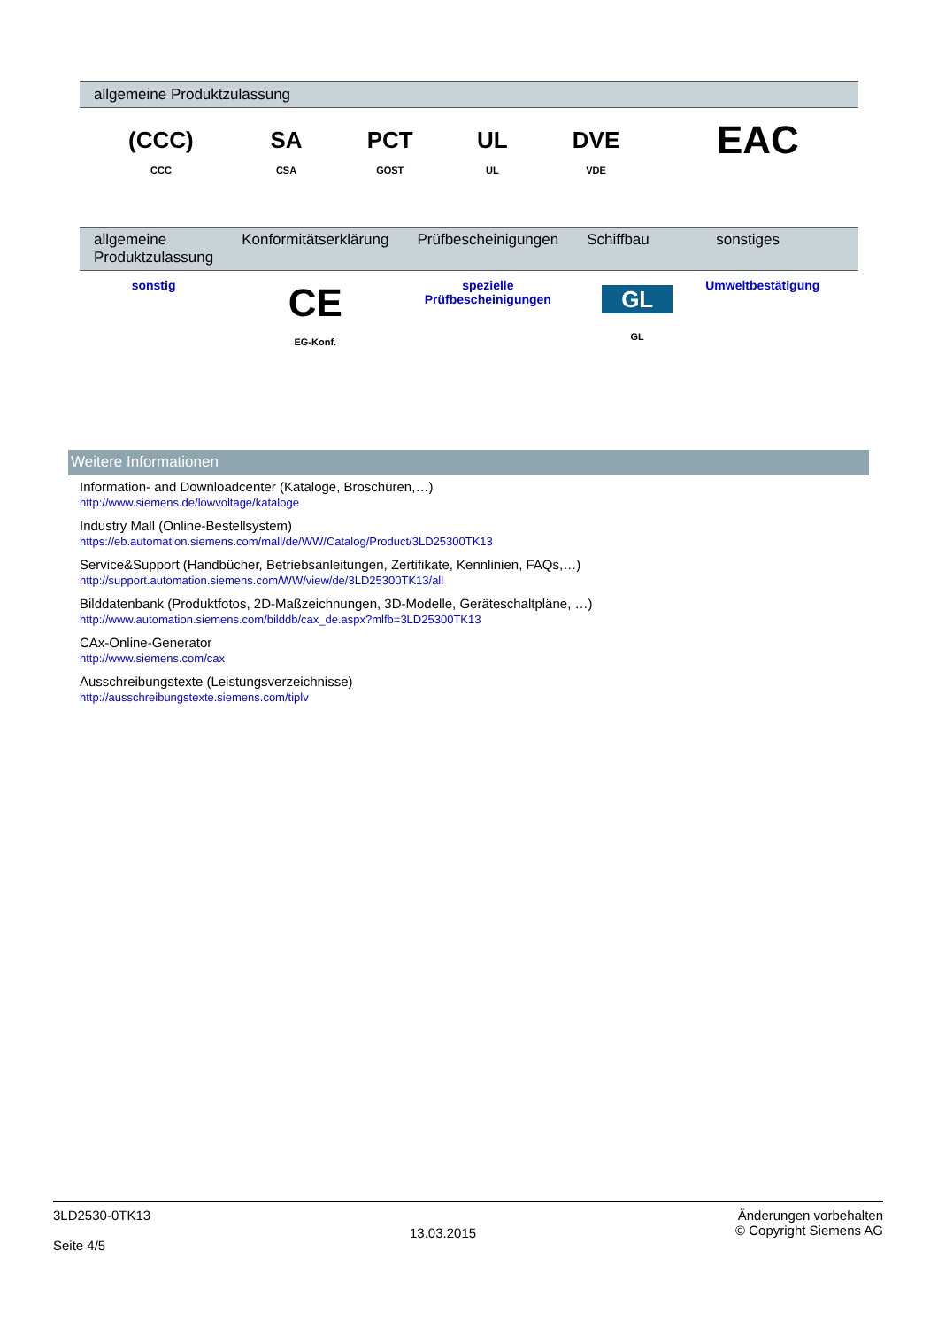| allgemeine Produktzulassung | | | | | |
| --- | --- | --- | --- | --- | --- |
| (CCC) CCC | SA CSA | PCT GOST | UL UL | DVE VDE | EAC |
| allgemeine Produktzulassung | Konformitätserklärung | Prüfbescheinigungen | Schiffbau | sonstiges |
| --- | --- | --- | --- | --- |
| sonstig | CE EG-Konf. | spezielle Prüfbescheinigungen | GL GL | Umweltbestätigung |
Weitere Informationen
Information- and Downloadcenter (Kataloge, Broschüren,…)
http://www.siemens.de/lowvoltage/kataloge
Industry Mall (Online-Bestellsystem)
https://eb.automation.siemens.com/mall/de/WW/Catalog/Product/3LD25300TK13
Service&Support (Handbücher, Betriebsanleitungen, Zertifikate, Kennlinien, FAQs,…)
http://support.automation.siemens.com/WW/view/de/3LD25300TK13/all
Bilddatenbank (Produktfotos, 2D-Maßzeichnungen, 3D-Modelle, Geräteschaltpläne, …)
http://www.automation.siemens.com/bilddb/cax_de.aspx?mlfb=3LD25300TK13
CAx-Online-Generator
http://www.siemens.com/cax
Ausschreibungstexte (Leistungsverzeichnisse)
http://ausschreibungstexte.siemens.com/tiplv
3LD2530-0TK13
Seite 4/5
13.03.2015
Änderungen vorbehalten
© Copyright Siemens AG